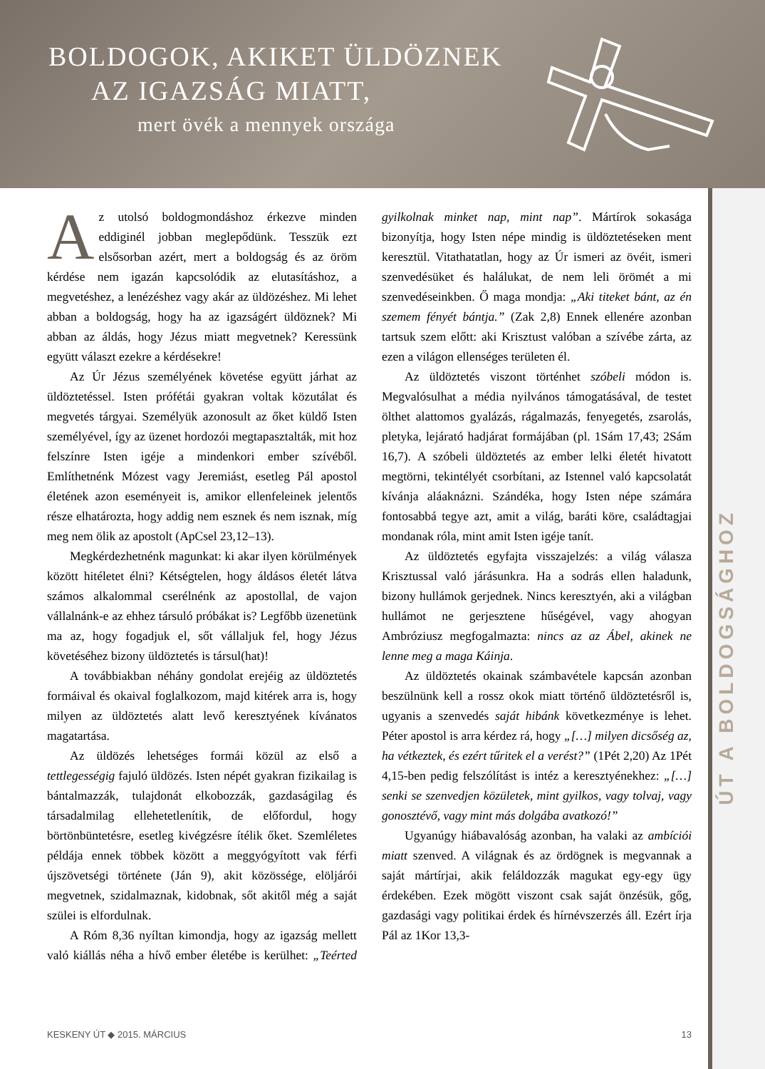BOLDOGOK, AKIKET ÜLDÖZNEK
AZ IGAZSÁG MIATT,
mert övék a mennyek országa
ÚT A BOLDOGSÁGHOZ
Az utolsó boldogmondáshoz érkezve minden eddiginél jobban meglepődünk. Tesszük ezt elsősorban azért, mert a boldogság és az öröm kérdése nem igazán kapcsolódik az elutasításhoz, a megvetéshez, a lenézéshez vagy akár az üldözéshez. Mi lehet abban a boldogság, hogy ha az igazságért üldöznek? Mi abban az áldás, hogy Jézus miatt megvetnek? Keressünk együtt választ ezekre a kérdésekre!
Az Úr Jézus személyének követése együtt járhat az üldöztetéssel. Isten prófétái gyakran voltak közutálat és megvetés tárgyai. Személyük azonosult az őket küldő Isten személyével, így az üzenet hordozói megtapasztalták, mit hoz felszínre Isten igéje a mindenkori ember szívéből. Említhetnénk Mózest vagy Jeremiást, esetleg Pál apostol életének azon eseményeit is, amikor ellenfeleinek jelentős része elhatározta, hogy addig nem esznek és nem isznak, míg meg nem ölik az apostolt (ApCsel 23,12–13).
Megkérdezhetnénk magunkat: ki akar ilyen körülmények között hitéletet élni? Kétségtelen, hogy áldásos életét látva számos alkalommal cserélnénk az apostollal, de vajon vállalnánk-e az ehhez társuló próbákat is? Legfőbb üzenetünk ma az, hogy fogadjuk el, sőt vállaljuk fel, hogy Jézus követéséhez bizony üldöztetés is társul(hat)!
A továbbiakban néhány gondolat erejéig az üldöztetés formáival és okaival foglalkozom, majd kitérek arra is, hogy milyen az üldöztetés alatt levő keresztyének kívánatos magatartása.
Az üldözés lehetséges formái közül az első a tettlegességig fajuló üldözés. Isten népét gyakran fizikailag is bántalmazzák, tulajdonát elkobozzák, gazdaságilag és társadalmilag ellehetetlenítik, de előfordul, hogy börtönbüntetésre, esetleg kivégzésre ítélik őket. Szemléletes példája ennek többek között a meggyógyított vak férfi újszövetségi története (Ján 9), akit közössége, elöljárói megvetnek, szidalmaznak, kidobnak, sőt akitől még a saját szülei is elfordulnak.
A Róm 8,36 nyíltan kimondja, hogy az igazság mellett való kiállás néha a hívő ember életébe is kerülhet: „Teérted gyilkolnak minket nap, mint nap”. Mártírok sokasága bizonyítja, hogy Isten népe mindig is üldöztetéseken ment keresztül. Vitathatatlan, hogy az Úr ismeri az övéit, ismeri szenvedésüket és halálukat, de nem leli örömét a mi szenvedéseinkben. Ő maga mondja: „Aki titeket bánt, az én szemem fényét bántja.” (Zak 2,8) Ennek ellenére azonban tartsuk szem előtt: aki Krisztust valóban a szívébe zárta, az ezen a világon ellenséges területen él.
Az üldöztetés viszont történhet szóbeli módon is. Megvalósulhat a média nyilvános támogatásával, de testet ölthet alattomos gyalázás, rágalmazás, fenyegetés, zsarolás, pletyka, lejárató hadjárat formájában (pl. 1Sám 17,43; 2Sám 16,7). A szóbeli üldöztetés az ember lelki életét hivatott megtörni, tekintélyét csorbítani, az Istennel való kapcsolatát kívánja aláaknázni. Szándéka, hogy Isten népe számára fontosabbá tegye azt, amit a világ, baráti köre, családtagjai mondanak róla, mint amit Isten igéje tanít.
Az üldöztetés egyfajta visszajelzés: a világ válasza Krisztussal való járásunkra. Ha a sodrás ellen haladunk, bizony hullámok gerjednek. Nincs keresztyén, aki a világban hullámot ne gerjesztene hűségével, vagy ahogyan Ambróziusz megfogalmazta: nincs az az Ábel, akinek ne lenne meg a maga Káinja.
Az üldöztetés okainak számbavétele kapcsán azonban beszülnünk kell a rossz okok miatt történő üldöztetésről is, ugyanis a szenvedés saját hibánk következménye is lehet. Péter apostol is arra kérdez rá, hogy „[…] milyen dicsőség az, ha vétkeztek, és ezért tűritek el a verést?” (1Pét 2,20) Az 1Pét 4,15-ben pedig felszólítást is intéz a keresztyénekhez: „[…] senki se szenvedjen közületek, mint gyilkos, vagy tolvaj, vagy gonosztévő, vagy mint más dolgába avatkozó!”
Ugyanúgy hiábavalóság azonban, ha valaki az ambíciói miatt szenved. A világnak és az ördögnek is megvannak a saját mártírjai, akik feláldozzák magukat egy-egy ügy érdekében. Ezek mögött viszont csak saját önzésük, gőg, gazdasági vagy politikai érdek és hírnévszerzés áll. Ezért írja Pál az 1Kor 13,3-
KESKENY ÚT ◆ 2015. MÁRCIUS 13